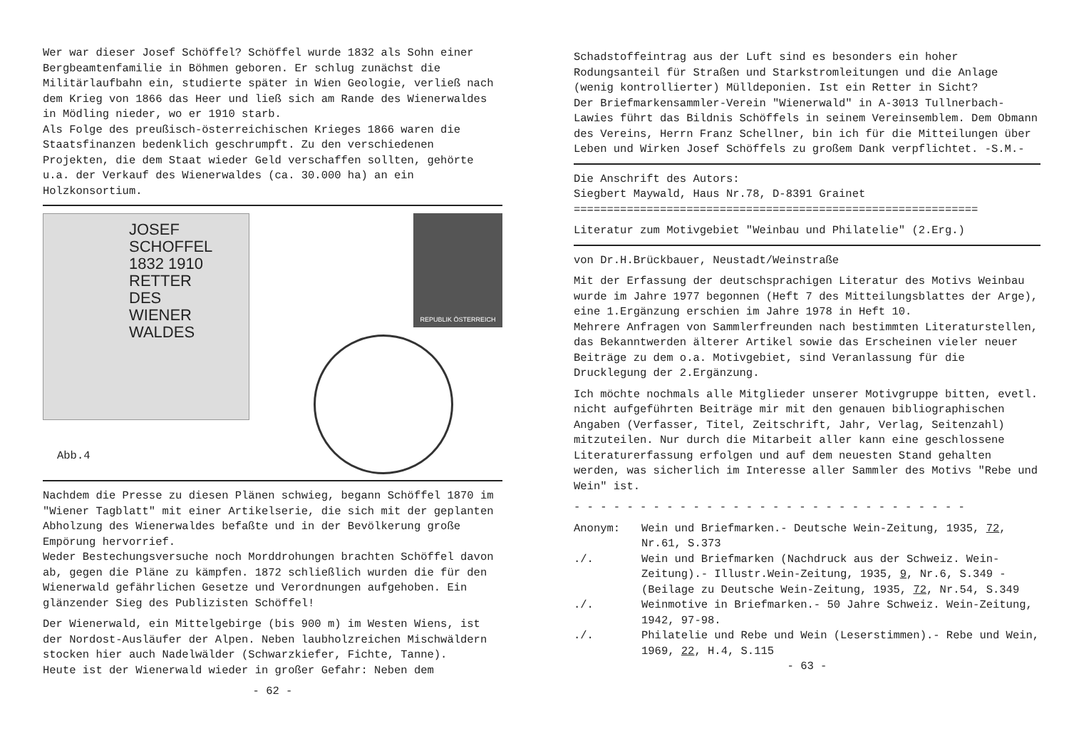Wer war dieser Josef Schöffel? Schöffel wurde 1832 als Sohn einer Bergbeamtenfamilie in Böhmen geboren. Er schlug zunächst die Militärlaufbahn ein, studierte später in Wien Geologie, verließ nach dem Krieg von 1866 das Heer und ließ sich am Rande des Wienerwaldes in Mödling nieder, wo er 1910 starb.
Als Folge des preußisch-österreichischen Krieges 1866 waren die Staatsfinanzen bedenklich geschrumpft. Zu den verschiedenen Projekten, die dem Staat wieder Geld verschaffen sollten, gehörte u.a. der Verkauf des Wienerwaldes (ca. 30.000 ha) an ein Holzkonsortium.
JOSEF SCHOFFEL
1832 1910
RETTER
DES
WIENER
WALDES
REPUBLIK ÖSTERREICH
Abb.4
Nachdem die Presse zu diesen Plänen schwieg, begann Schöffel 1870 im "Wiener Tagblatt" mit einer Artikelserie, die sich mit der geplanten Abholzung des Wienerwaldes befaßte und in der Bevölkerung große Empörung hervorrief.
Weder Bestechungsversuche noch Morddrohungen brachten Schöffel davon ab, gegen die Pläne zu kämpfen. 1872 schließlich wurden die für den Wienerwald gefährlichen Gesetze und Verordnungen aufgehoben. Ein glänzender Sieg des Publizisten Schöffel!
Der Wienerwald, ein Mittelgebirge (bis 900 m) im Westen Wiens, ist der Nordost-Ausläufer der Alpen. Neben laubholzreichen Mischwäldern stocken hier auch Nadelwälder (Schwarzkiefer, Fichte, Tanne).
Heute ist der Wienerwald wieder in großer Gefahr: Neben dem
- 62 -
Schadstoffeintrag aus der Luft sind es besonders ein hoher Rodungsanteil für Straßen und Starkstromleitungen und die Anlage (wenig kontrollierter) Mülldeponien. Ist ein Retter in Sicht?
Der Briefmarkensammler-Verein "Wienerwald" in A-3013 Tullnerbach-Lawies führt das Bildnis Schöffels in seinem Vereinsemblem. Dem Obmann des Vereins, Herrn Franz Schellner, bin ich für die Mitteilungen über Leben und Wirken Josef Schöffels zu großem Dank verpflichtet. -S.M.-
Die Anschrift des Autors:
Siegbert Maywald, Haus Nr.78, D-8391 Grainet
=============================================================
Literatur zum Motivgebiet "Weinbau und Philatelie" (2.Erg.)
von Dr.H.Brückbauer, Neustadt/Weinstraße
Mit der Erfassung der deutschsprachigen Literatur des Motivs Weinbau wurde im Jahre 1977 begonnen (Heft 7 des Mitteilungsblattes der Arge), eine 1.Ergänzung erschien im Jahre 1978 in Heft 10.
Mehrere Anfragen von Sammlerfreunden nach bestimmten Literaturstellen, das Bekanntwerden älterer Artikel sowie das Erscheinen vieler neuer Beiträge zu dem o.a. Motivgebiet, sind Veranlassung für die Drucklegung der 2.Ergänzung.
Ich möchte nochmals alle Mitglieder unserer Motivgruppe bitten, evetl. nicht aufgeführten Beiträge mir mit den genauen bibliographischen Angaben (Verfasser, Titel, Zeitschrift, Jahr, Verlag, Seitenzahl) mitzuteilen. Nur durch die Mitarbeit aller kann eine geschlossene Literaturerfassung erfolgen und auf dem neuesten Stand gehalten werden, was sicherlich im Interesse aller Sammler des Motivs "Rebe und Wein" ist.
- - - - - - - - - - - - - - - - - - - - - - - - - - - - - -
Anonym: Wein und Briefmarken.- Deutsche Wein-Zeitung, 1935, 72, Nr.61, S.373
./. Wein und Briefmarken (Nachdruck aus der Schweiz. Wein-Zeitung).- Illustr.Wein-Zeitung, 1935, 9, Nr.6, S.349 - (Beilage zu Deutsche Wein-Zeitung, 1935, 72, Nr.54, S.349
./. Weinmotive in Briefmarken.- 50 Jahre Schweiz. Wein-Zeitung, 1942, 97-98.
./. Philatelie und Rebe und Wein (Leserstimmen).- Rebe und Wein, 1969, 22, H.4, S.115
- 63 -